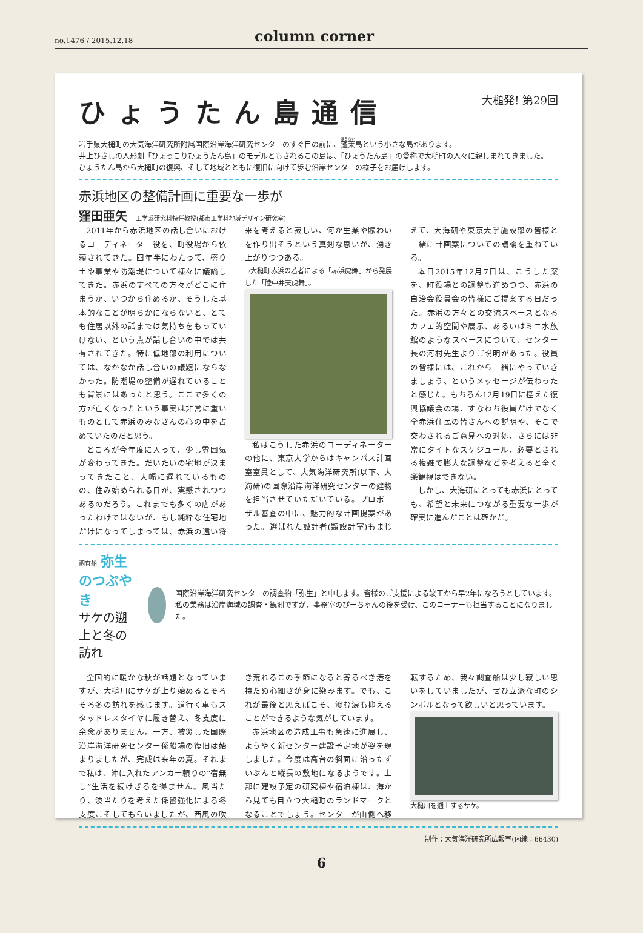no.1476 / 2015.12.18 column corner
ひょうたん島通信 大槌発! 第29回
岩手県大槌町の大気海洋研究所附属国際沿岸海洋研究センターのすぐ目の前に、蓬莱島という小さな島があります。
井上ひさしの人形劇「ひょっこりひょうたん島」のモデルともされるこの島は、「ひょうたん島」の愛称で大槌町の人々に親しまれてきました。
ひょうたん島から大槌町の復興、そして地域とともに復旧に向けて歩む沿岸センターの様子をお届けします。
赤浜地区の整備計画に重要な一歩が
窪田亜矢 工学系研究科特任教授(都市工学科地域デザイン研究室)
2011年から赤浜地区の話し合いにおけるコーディネーター役を、町役場から依頼されてきた。四年半にわたって、盛り土や事業や防潮堤について様々に議論してきた。赤浜のすべての方々がどこに住まうか、いつから住めるか、そうした基本的なことが明らかにならないと、とても住居以外の話までは気持ちをもっていけない、という点が話し合いの中では共有されてきた。特に低地部の利用については、なかなか話し合いの議題にならなかった。防潮堤の整備が遅れていることも背景にはあったと思う。ここで多くの方が亡くなったという事実は非常に重いものとして赤浜のみなさんの心の中を占めていたのだと思う。
ところが今年度に入って、少し雰囲気が変わってきた。だいたいの宅地が決まってきたこと、大幅に遅れているものの、住み始められる日が、実感されつつあるのだろう。これまでも多くの店があったわけではないが、もし純粋な住宅地だけになってしまっては、赤浜の遠い将来を考えると寂しい、何か生業や賑わいを作り出そうという真剣な思いが、湧き上がりつつある。
→大槌町赤浜の若者による「赤浜虎舞」から発展した「陸中弁天虎舞」。
私はこうした赤浜のコーディネーターの他に、東京大学からはキャンパス計画室室員として、大気海洋研究所(以下、大海研)の国際沿岸海洋研究センターの建物を担当させていただいている。プロポーザル審査の中に、魅力的な計画提案があった。選ばれた設計者(類設計室)もまじえて、大海研や東京大学施設部の皆様と一緒に計画案についての議論を重ねている。
本日2015年12月7日は、こうした案を、町役場との調整も進めつつ、赤浜の自治会役員会の皆様にご提案する日だった。赤浜の方々との交流スペースとなるカフェ的空間や展示、あるいはミニ水族館のようなスペースについて、センター長の河村先生よりご説明があった。役員の皆様には、これから一緒にやっていきましょう、というメッセージが伝わったと感じた。もちろん12月19日に控えた復興協議会の場、すなわち役員だけでなく全赤浜住民の皆さんへの説明や、そこで交わされるご意見への対処、さらには非常にタイトなスケジュール、必要とされる複雑で膨大な調整などを考えると全く楽観視はできない。
しかし、大海研にとっても赤浜にとっても、希望と未来につながる重要な一歩が確実に進んだことは確かだ。
調査船 弥生のつぶやき
サケの遡上と冬の訪れ
国際沿岸海洋研究センターの調査船「弥生」と申します。皆様のご支援による竣工から早2年になろうとしています。私の業務は沿岸海域の調査・観測ですが、事務室のぴーちゃんの後を受け、このコーナーも担当することになりました。
全国的に暖かな秋が話題となっていますが、大槌川にサケが上り始めるとそろそろ冬の訪れを感じます。道行く車もスタッドレスタイヤに履き替え、冬支度に余念がありません。一方、被災した国際沿岸海洋研究センター係船場の復旧は始まりましたが、完成は来年の夏。それまで私は、沖に入れたアンカー頼りの“宿無し”生活を続けざるを得ません。風当たり、波当たりを考えた係留強化による冬支度こそしてもらいましたが、西風の吹き荒れるこの季節になると寄るべき港を持たぬ心細さが身に染みます。でも、これが最後と思えばこそ、滲む涙も抑えることができるような気がしています。
赤浜地区の造成工事も急速に進展し、ようやく新センター建設予定地が姿を現しました。今度は高台の斜面に沿ったずいぶんと縦長の敷地になるようです。上部に建設予定の研究棟や宿泊棟は、海から見ても目立つ大槌町のランドマークとなることでしょう。センターが山側へ移転するため、我々調査船は少し寂しい思いをしていましたが、ぜひ立派な町のシンボルとなって欲しいと思っています。
大槌川を遡上するサケ。
制作：大気海洋研究所広報室(内線：66430)
6